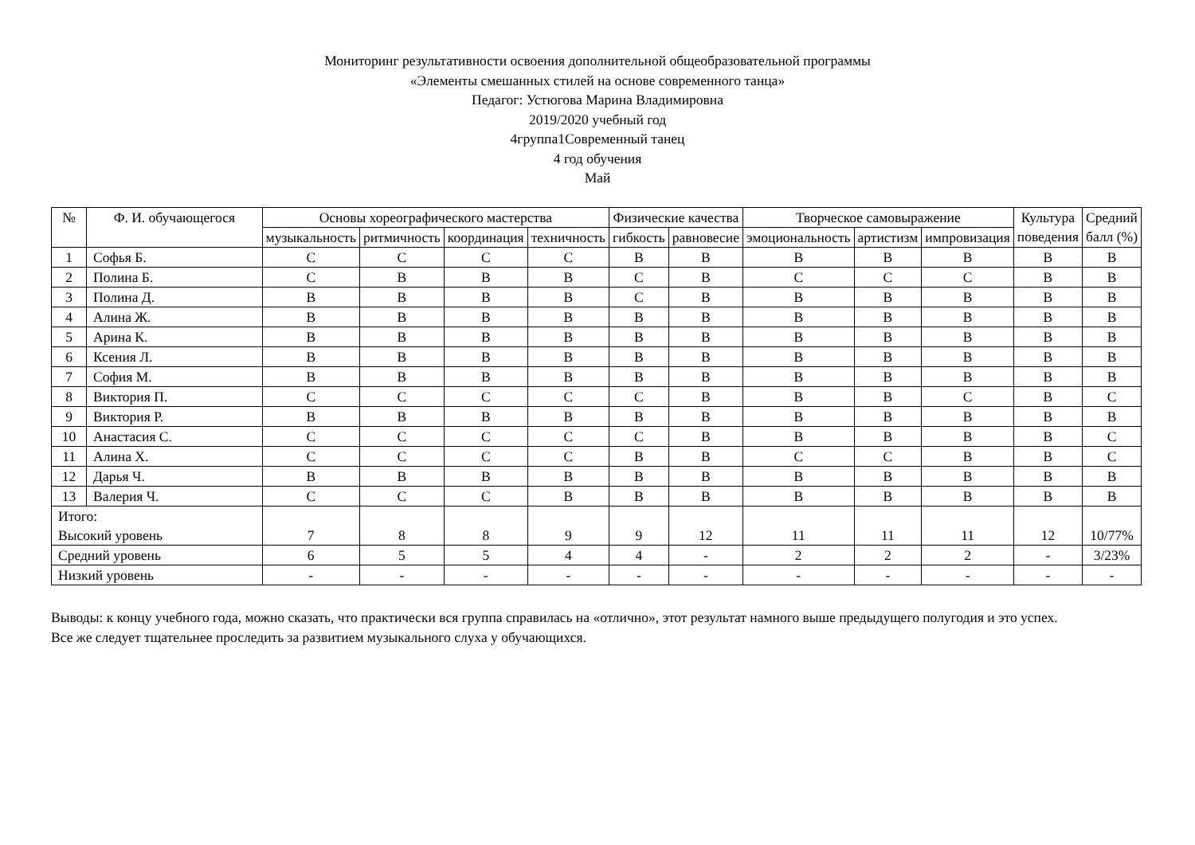Мониторинг результативности освоения дополнительной общеобразовательной программы
«Элементы смешанных стилей на основе современного танца»
Педагог: Устюгова Марина Владимировна
2019/2020 учебный год
4группа1Современный танец
4 год обучения
Май
| № | Ф. И. обучающегося | Основы хореографического мастерства | | | | Физические качества | | Творческое самовыражение | | | Культура поведения | Средний балл (%) |
| --- | --- | --- | --- | --- | --- | --- | --- | --- | --- | --- | --- | --- |
| | | музыкальность | ритмичность | координация | техничность | гибкость | равновесие | эмоциональность | артистизм | импровизация | | |
| 1 | Софья Б. | С | С | С | С | В | В | В | В | В | В | В |
| 2 | Полина Б. | С | В | В | В | С | В | С | С | С | В | В |
| 3 | Полина Д. | В | В | В | В | С | В | В | В | В | В | В |
| 4 | Алина Ж. | В | В | В | В | В | В | В | В | В | В | В |
| 5 | Арина К. | В | В | В | В | В | В | В | В | В | В | В |
| 6 | Ксения Л. | В | В | В | В | В | В | В | В | В | В | В |
| 7 | София М. | В | В | В | В | В | В | В | В | В | В | В |
| 8 | Виктория П. | С | С | С | С | С | В | В | В | С | В | С |
| 9 | Виктория Р. | В | В | В | В | В | В | В | В | В | В | В |
| 10 | Анастасия С. | С | С | С | С | С | В | В | В | В | В | С |
| 11 | Алина Х. | С | С | С | С | В | В | С | С | В | В | С |
| 12 | Дарья Ч. | В | В | В | В | В | В | В | В | В | В | В |
| 13 | Валерия Ч. | С | С | С | В | В | В | В | В | В | В | В |
| Итого: Высокий уровень | | 7 | 8 | 8 | 9 | 9 | 12 | 11 | 11 | 11 | 12 | 10/77% |
| Средний уровень | | 6 | 5 | 5 | 4 | 4 | - | 2 | 2 | 2 | - | 3/23% |
| Низкий уровень | | - | - | - | - | - | - | - | - | - | - | - |
Выводы: к концу учебного года, можно сказать, что практически вся группа справилась на «отлично», этот результат намного выше предыдущего полугодия и это успех.
Все же следует тщательнее проследить за развитием музыкального слуха у обучающихся.